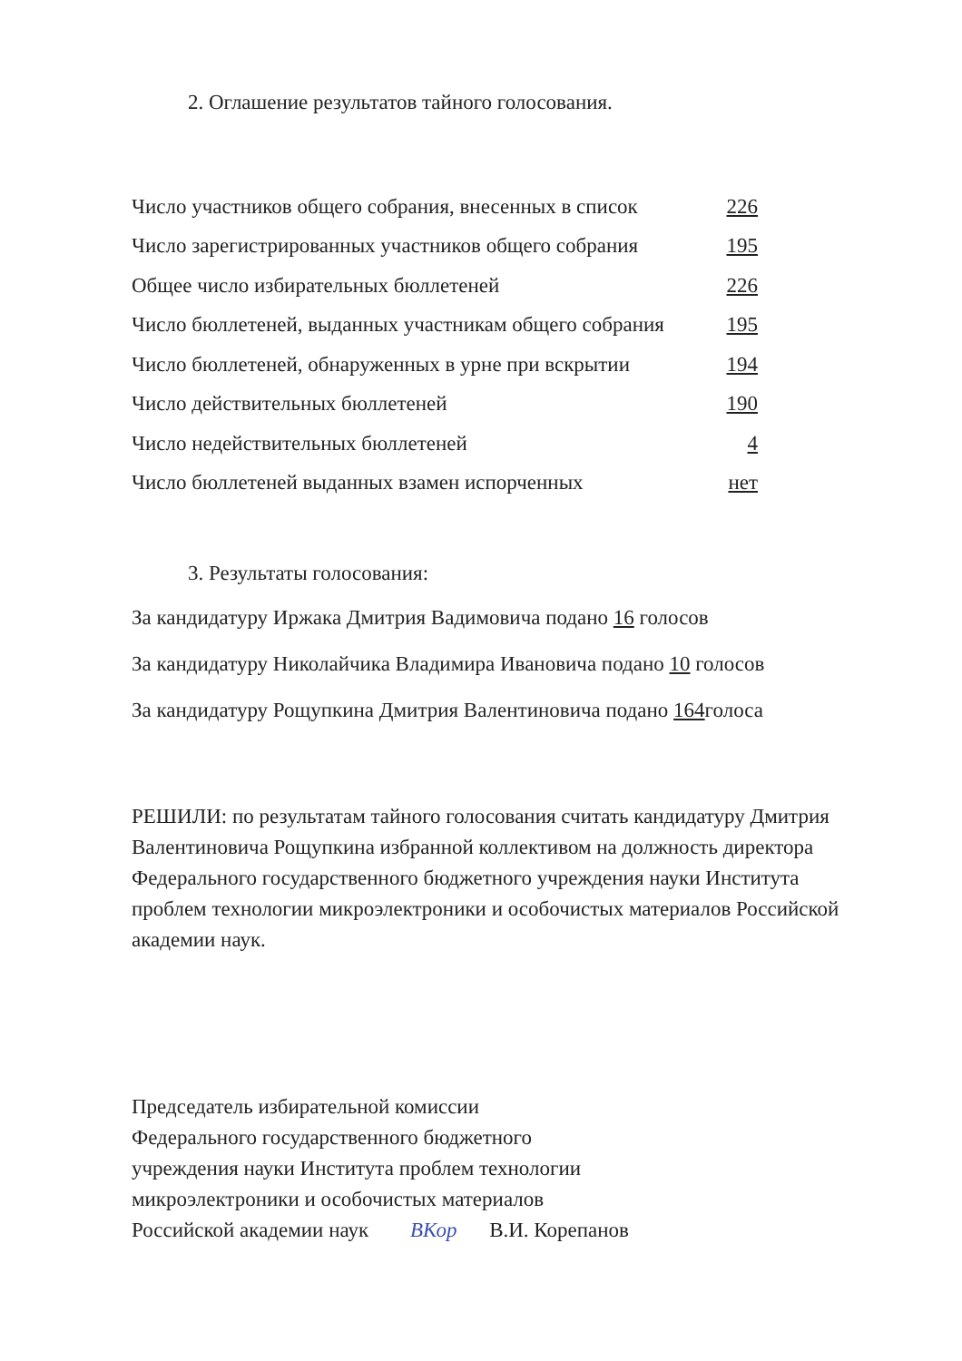2. Оглашение результатов тайного голосования.
| Число участников общего собрания, внесенных в список | 226 |
| Число зарегистрированных участников общего собрания | 195 |
| Общее число избирательных бюллетеней | 226 |
| Число бюллетеней, выданных участникам общего собрания | 195 |
| Число бюллетеней, обнаруженных в урне при вскрытии | 194 |
| Число действительных бюллетеней | 190 |
| Число недействительных бюллетеней | 4 |
| Число бюллетеней выданных взамен испорченных | нет |
3. Результаты голосования:
За кандидатуру Иржака Дмитрия Вадимовича подано 16 голосов
За кандидатуру Николайчика Владимира Ивановича подано 10 голосов
За кандидатуру Рощупкина Дмитрия Валентиновича подано 164голоса
РЕШИЛИ: по результатам тайного голосования считать кандидатуру Дмитрия Валентиновича Рощупкина избранной коллективом на должность директора Федерального государственного бюджетного учреждения науки Института проблем технологии микроэлектроники и особочистых материалов Российской академии наук.
Председатель избирательной комиссии
Федерального государственного бюджетного
учреждения науки Института проблем технологии
микроэлектроники и особочистых материалов
Российской академии наук ВКор В.И. Корепанов